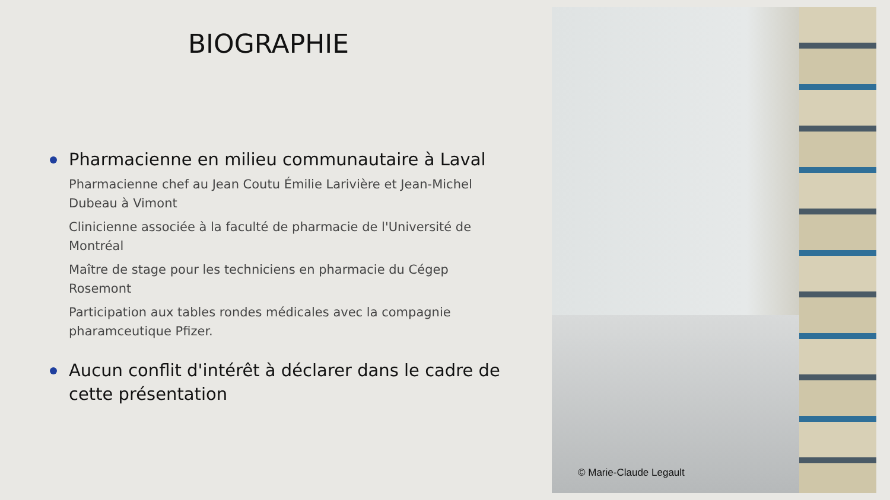BIOGRAPHIE
Pharmacienne en milieu communautaire à Laval
Pharmacienne chef au Jean Coutu Émilie Larivière et Jean-Michel Dubeau à Vimont
Clinicienne associée à la faculté de pharmacie de l'Université de Montréal
Maître de stage pour les techniciens en pharmacie du Cégep Rosemont
Participation aux tables rondes médicales avec la compagnie pharamceutique Pfizer.
Aucun conflit d'intérêt à déclarer dans le cadre de cette présentation
© Marie-Claude Legault